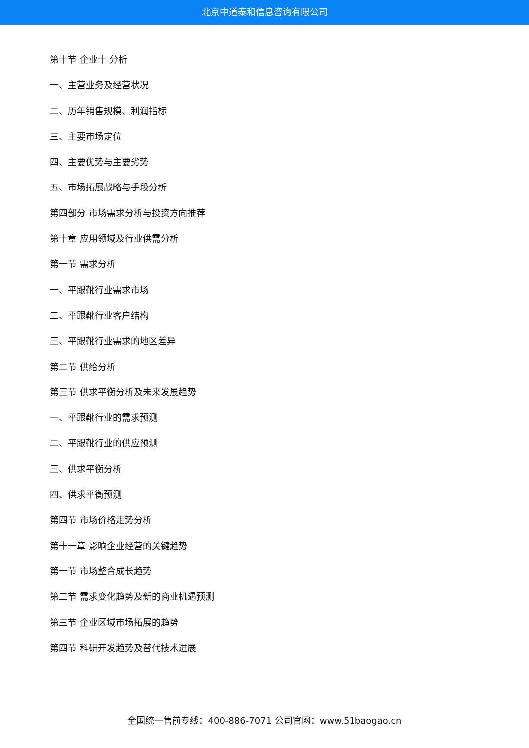北京中道泰和信息咨询有限公司
第十节 企业十 分析
一、主营业务及经营状况
二、历年销售规模、利润指标
三、主要市场定位
四、主要优势与主要劣势
五、市场拓展战略与手段分析
第四部分 市场需求分析与投资方向推荐
第十章 应用领域及行业供需分析
第一节 需求分析
一、平跟靴行业需求市场
二、平跟靴行业客户结构
三、平跟靴行业需求的地区差异
第二节 供给分析
第三节 供求平衡分析及未来发展趋势
一、平跟靴行业的需求预测
二、平跟靴行业的供应预测
三、供求平衡分析
四、供求平衡预测
第四节 市场价格走势分析
第十一章 影响企业经营的关键趋势
第一节 市场整合成长趋势
第二节 需求变化趋势及新的商业机遇预测
第三节 企业区域市场拓展的趋势
第四节 科研开发趋势及替代技术进展
全国统一售前专线：400-886-7071 公司官网：www.51baogao.cn